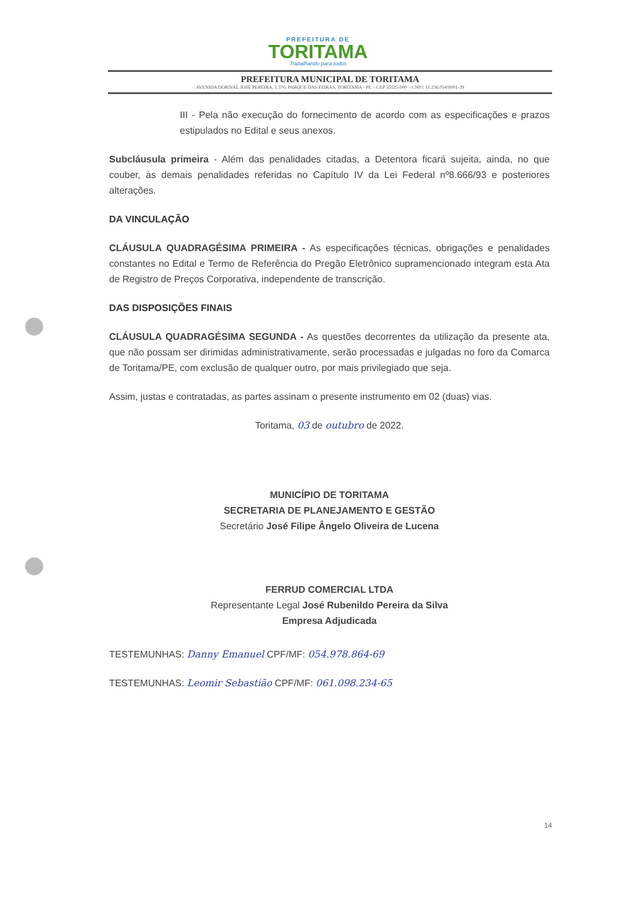PREFEITURA DE
TORITAMA
Trabalhando para todos
PREFEITURA MUNICIPAL DE TORITAMA
AVENIDA DORIVAL JOSÉ PEREIRA, 1.370, PARQUE DAS FEIRAS, TORITAMA - PE – CEP 55125-000 – CNPJ: 11.256.054/0001-39
III - Pela não execução do fornecimento de acordo com as especificações e prazos estipulados no Edital e seus anexos.
Subcláusula primeira - Além das penalidades citadas, a Detentora ficará sujeita, ainda, no que couber, às demais penalidades referidas no Capítulo IV da Lei Federal nº8.666/93 e posteriores alterações.
DA VINCULAÇÃO
CLÁUSULA QUADRAGÉSIMA PRIMEIRA - As especificações técnicas, obrigações e penalidades constantes no Edital e Termo de Referência do Pregão Eletrônico supramencionado integram esta Ata de Registro de Preços Corporativa, independente de transcrição.
DAS DISPOSIÇÕES FINAIS
CLÁUSULA QUADRAGÉSIMA SEGUNDA - As questões decorrentes da utilização da presente ata, que não possam ser dirimidas administrativamente, serão processadas e julgadas no foro da Comarca de Toritama/PE, com exclusão de qualquer outro, por mais privilegiado que seja.
Assim, justas e contratadas, as partes assinam o presente instrumento em 02 (duas) vias.
Toritama, 03 de outubro de 2022.
MUNICÍPIO DE TORITAMA
SECRETARIA DE PLANEJAMENTO E GESTÃO
Secretário José Filipe Ângelo Oliveira de Lucena
FERRUD COMERCIAL LTDA
Representante Legal José Rubenildo Pereira da Silva
Empresa Adjudicada
TESTEMUNHAS: Danny Emanuel CPF/MF: 054.978.864-69
TESTEMUNHAS: Leomir Sebastião CPF/MF: 061.098.234-65
14